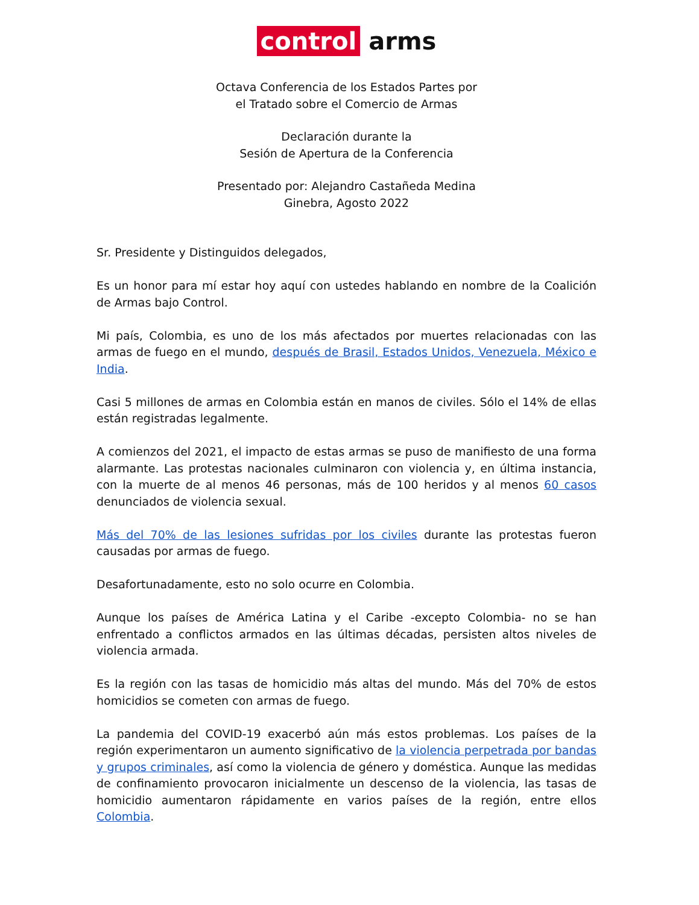control arms
Octava Conferencia de los Estados Partes por
el Tratado sobre el Comercio de Armas
Declaración durante la
Sesión de Apertura de la Conferencia
Presentado por: Alejandro Castañeda Medina
Ginebra, Agosto 2022
Sr. Presidente y Distinguidos delegados,
Es un honor para mí estar hoy aquí con ustedes hablando en nombre de la Coalición de Armas bajo Control.
Mi país, Colombia, es uno de los más afectados por muertes relacionadas con las armas de fuego en el mundo, después de Brasil, Estados Unidos, Venezuela, México e India.
Casi 5 millones de armas en Colombia están en manos de civiles. Sólo el 14% de ellas están registradas legalmente.
A comienzos del 2021, el impacto de estas armas se puso de manifiesto de una forma alarmante. Las protestas nacionales culminaron con violencia y, en última instancia, con la muerte de al menos 46 personas, más de 100 heridos y al menos 60 casos denunciados de violencia sexual.
Más del 70% de las lesiones sufridas por los civiles durante las protestas fueron causadas por armas de fuego.
Desafortunadamente, esto no solo ocurre en Colombia.
Aunque los países de América Latina y el Caribe -excepto Colombia- no se han enfrentado a conflictos armados en las últimas décadas, persisten altos niveles de violencia armada.
Es la región con las tasas de homicidio más altas del mundo. Más del 70% de estos homicidios se cometen con armas de fuego.
La pandemia del COVID-19 exacerbó aún más estos problemas. Los países de la región experimentaron un aumento significativo de la violencia perpetrada por bandas y grupos criminales, así como la violencia de género y doméstica. Aunque las medidas de confinamiento provocaron inicialmente un descenso de la violencia, las tasas de homicidio aumentaron rápidamente en varios países de la región, entre ellos Colombia.